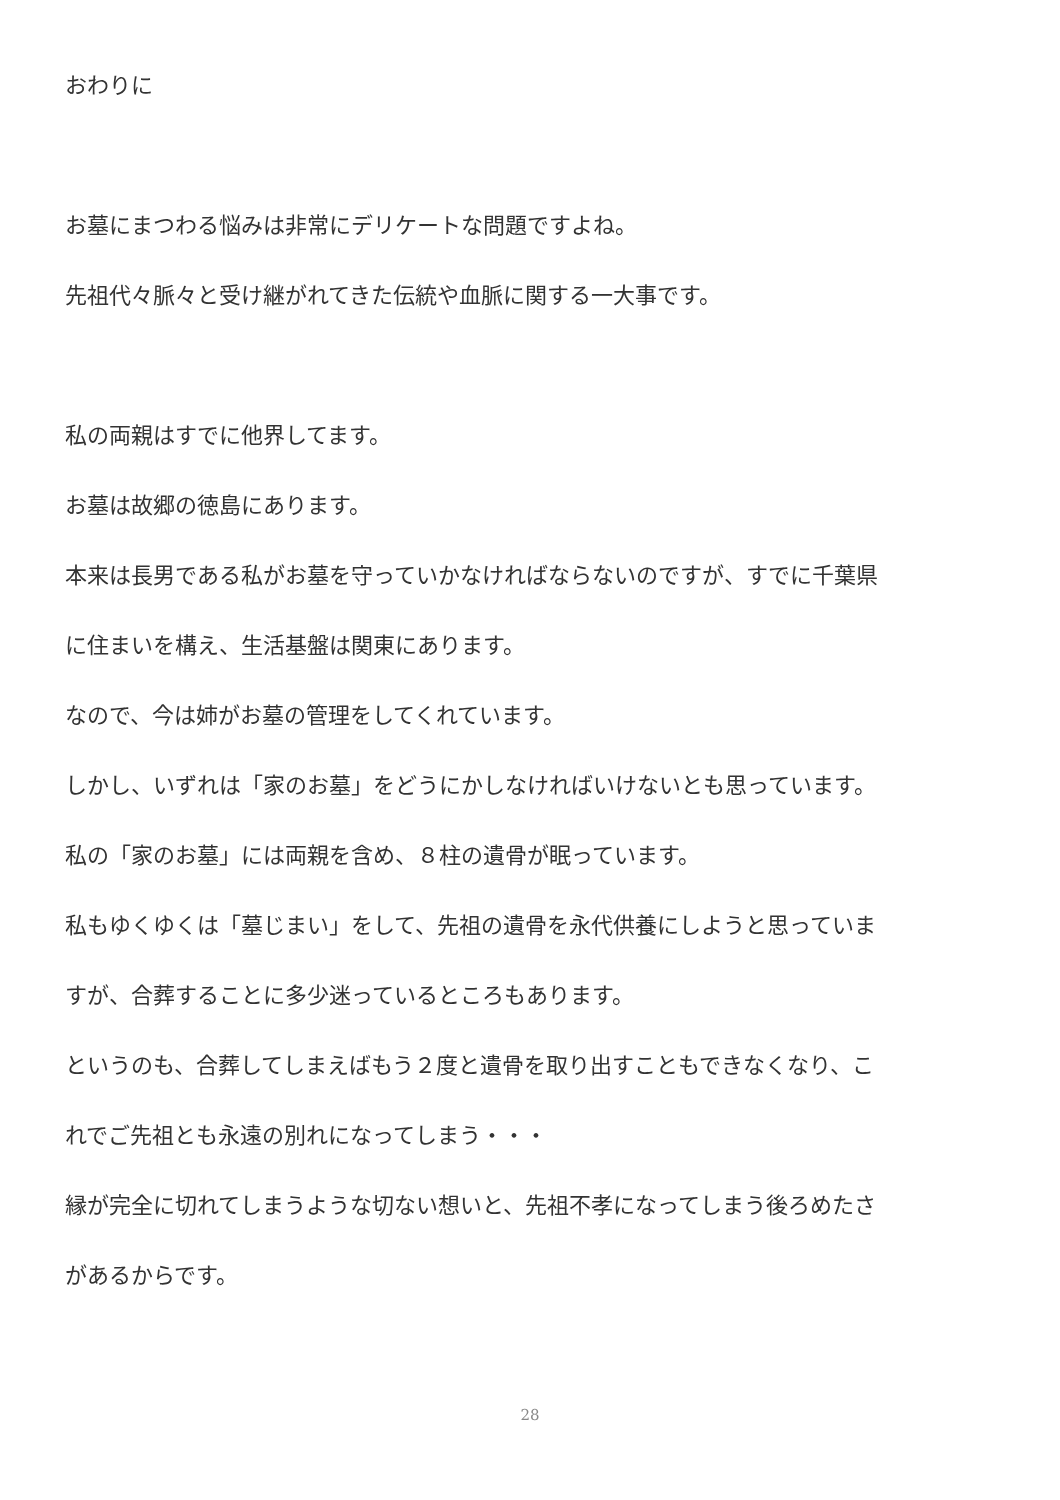おわりに
お墓にまつわる悩みは非常にデリケートな問題ですよね。
先祖代々脈々と受け継がれてきた伝統や血脈に関する一大事です。
私の両親はすでに他界してます。
お墓は故郷の徳島にあります。
本来は長男である私がお墓を守っていかなければならないのですが、すでに千葉県
に住まいを構え、生活基盤は関東にあります。
なので、今は姉がお墓の管理をしてくれています。
しかし、いずれは「家のお墓」をどうにかしなければいけないとも思っています。
私の「家のお墓」には両親を含め、８柱の遺骨が眠っています。
私もゆくゆくは「墓じまい」をして、先祖の遺骨を永代供養にしようと思っていま
すが、合葬することに多少迷っているところもあります。
というのも、合葬してしまえばもう２度と遺骨を取り出すこともできなくなり、こ
れでご先祖とも永遠の別れになってしまう・・・
縁が完全に切れてしまうような切ない想いと、先祖不孝になってしまう後ろめたさ
があるからです。
28